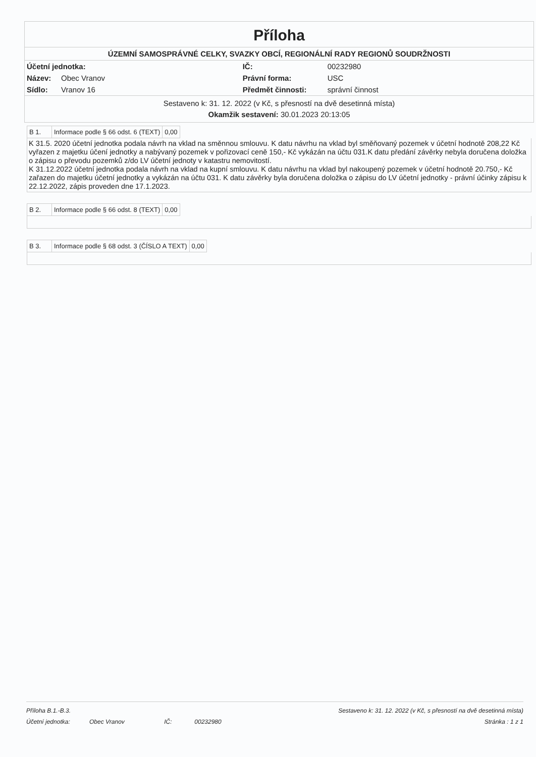Příloha
ÚZEMNÍ SAMOSPRÁVNÉ CELKY, SVAZKY OBCÍ, REGIONÁLNÍ RADY REGIONŮ SOUDRŽNOSTI
| Účetní jednotka: | | IČ: | 00232980 |
| Název: | Obec Vranov | Právní forma: | USC |
| Sídlo: | Vranov 16 | Předmět činnosti: | správní činnost |
Sestaveno k: 31. 12. 2022 (v Kč, s přesností na dvě desetinná místa)
Okamžik sestavení: 30.01.2023 20:13:05
| B 1. | Informace podle § 66 odst. 6 (TEXT) | 0,00 |
K 31.5. 2020 účetní jednotka podala návrh na vklad na směnnou smlouvu. K datu návrhu na vklad byl směňovaný pozemek v účetní hodnotě 208,22 Kč vyřazen z majetku účení jednotky a nabývaný pozemek v pořizovací ceně 150,- Kč vykázán na účtu 031.K datu předání závěrky nebyla doručena doložka o zápisu o převodu pozemků z/do LV účetní jednoty v katastru nemovitostí.
K 31.12.2022 účetní jednotka podala návrh na vklad na kupní smlouvu. K datu návrhu na vklad byl nakoupený pozemek v účetní hodnotě 20.750,- Kč zařazen do majetku účetní jednotky a vykázán na účtu 031. K datu závěrky byla doručena doložka o zápisu do LV účetní jednotky - právní účinky zápisu k 22.12.2022, zápis proveden dne 17.1.2023.
| B 2. | Informace podle § 66 odst. 8 (TEXT) | 0,00 |
| B 3. | Informace podle § 68 odst. 3 (ČÍSLO A TEXT) | 0,00 |
| Příloha B.1.-B.3. | | Sestaveno k: 31. 12. 2022 (v Kč, s přesností na dvě desetinná místa) | | |
| Účetní jednotka: | Obec Vranov | IČ: | 00232980 | Stránka : 1 z 1 |